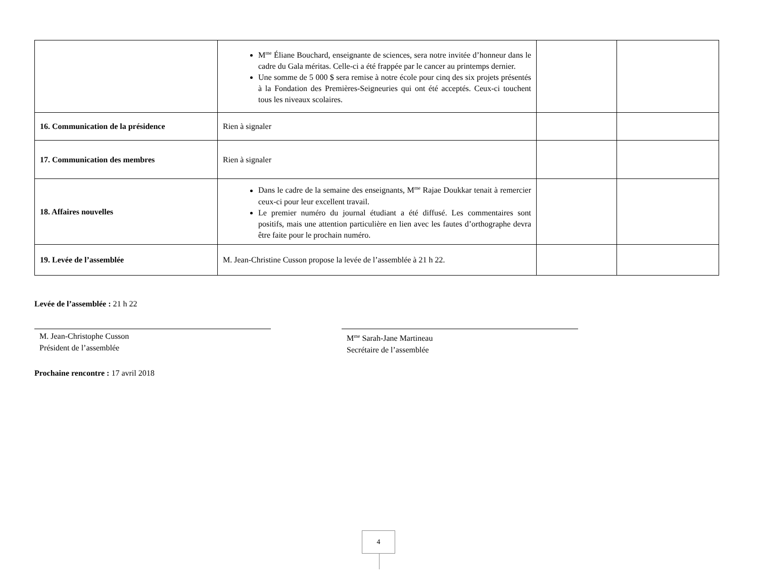| | M<sup>me</sup> Éliane Bouchard, enseignante de sciences, sera notre invitée d’honneur dans le cadre du Gala méritas. Celle-ci a été frappée par le cancer au printemps dernier. Une somme de 5 000 $ sera remise à notre école pour cinq des six projets présentés à la Fondation des Premières-Seigneuries qui ont été acceptés. Ceux-ci touchent tous les niveaux scolaires. | | |
| 16. Communication de la présidence | Rien à signaler | | |
| 17. Communication des membres | Rien à signaler | | |
| 18. Affaires nouvelles | Dans le cadre de la semaine des enseignants, M<sup>me</sup> Rajae Doukkar tenait à remercier ceux-ci pour leur excellent travail. Le premier numéro du journal étudiant a été diffusé. Les commentaires sont positifs, mais une attention particulière en lien avec les fautes d’orthographe devra être faite pour le prochain numéro. | | |
| 19. Levée de l’assemblée | M. Jean-Christine Cusson propose la levée de l’assemblée à 21 h 22. | | |
Levée de l’assemblée : 21 h 22
M. Jean-Christophe Cusson
Président de l’assemblée
M<sup>me</sup> Sarah-Jane Martineau
Secrétaire de l’assemblée
Prochaine rencontre : 17 avril 2018
4